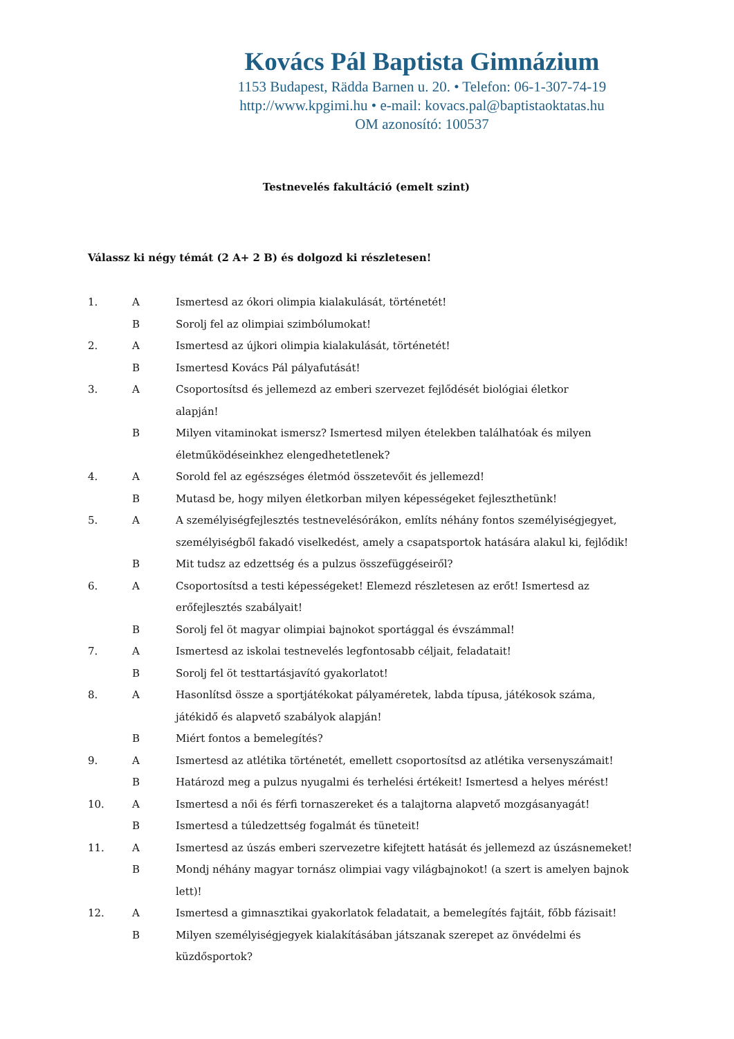Kovács Pál Baptista Gimnázium
1153 Budapest, Rädda Barnen u. 20. • Telefon: 06-1-307-74-19
http://www.kpgimi.hu • e-mail: kovacs.pal@baptistaoktatas.hu
OM azonosító: 100537
Testnevelés fakultáció (emelt szint)
Válassz ki négy témát (2 A+ 2 B) és dolgozd ki részletesen!
| 1. | A | Ismertesd az ókori olimpia kialakulását, történetét! |
| | B | Sorolj fel az olimpiai szimbólumokat! |
| 2. | A | Ismertesd az újkori olimpia kialakulását, történetét! |
| | B | Ismertesd Kovács Pál pályafutását! |
| 3. | A | Csoportosítsd és jellemezd az emberi szervezet fejlődését biológiai életkor alapján! |
| | B | Milyen vitaminokat ismersz? Ismertesd milyen ételekben találhatóak és milyen életműködéseinkhez elengedhetetlenek? |
| 4. | A | Sorold fel az egészséges életmód összetevőit és jellemezd! |
| | B | Mutasd be, hogy milyen életkorban milyen képességeket fejleszthetünk! |
| 5. | A | A személyiségfejlesztés testnevelésórákon, említs néhány fontos személyiségjegyet, személyiségből fakadó viselkedést, amely a csapatsportok hatására alakul ki, fejlődik! |
| | B | Mit tudsz az edzettség és a pulzus összefüggéseiről? |
| 6. | A | Csoportosítsd a testi képességeket! Elemezd részletesen az erőt! Ismertesd az erőfejlesztés szabályait! |
| | B | Sorolj fel öt magyar olimpiai bajnokot sportággal és évszámmal! |
| 7. | A | Ismertesd az iskolai testnevelés legfontosabb céljait, feladatait! |
| | B | Sorolj fel öt testtartásjavító gyakorlatot! |
| 8. | A | Hasonlítsd össze a sportjátékokat pályaméretek, labda típusa, játékosok száma, játékidő és alapvető szabályok alapján! |
| | B | Miért fontos a bemelegítés? |
| 9. | A | Ismertesd az atlétika történetét, emellett csoportosítsd az atlétika versenyszámait! |
| | B | Határozd meg a pulzus nyugalmi és terhelési értékeit! Ismertesd a helyes mérést! |
| 10. | A | Ismertesd a női és férfi tornaszereket és a talajtorna alapvető mozgásanyagát! |
| | B | Ismertesd a túledzettség fogalmát és tüneteit! |
| 11. | A | Ismertesd az úszás emberi szervezetre kifejtett hatását és jellemezd az úszásnemeket! |
| | B | Mondj néhány magyar tornász olimpiai vagy világbajnokot! (a szert is amelyen bajnok lett)! |
| 12. | A | Ismertesd a gimnasztikai gyakorlatok feladatait, a bemelegítés fajtáit, főbb fázisait! |
| | B | Milyen személyiségjegyek kialakításában játszanak szerepet az önvédelmi és küzdősportok? |